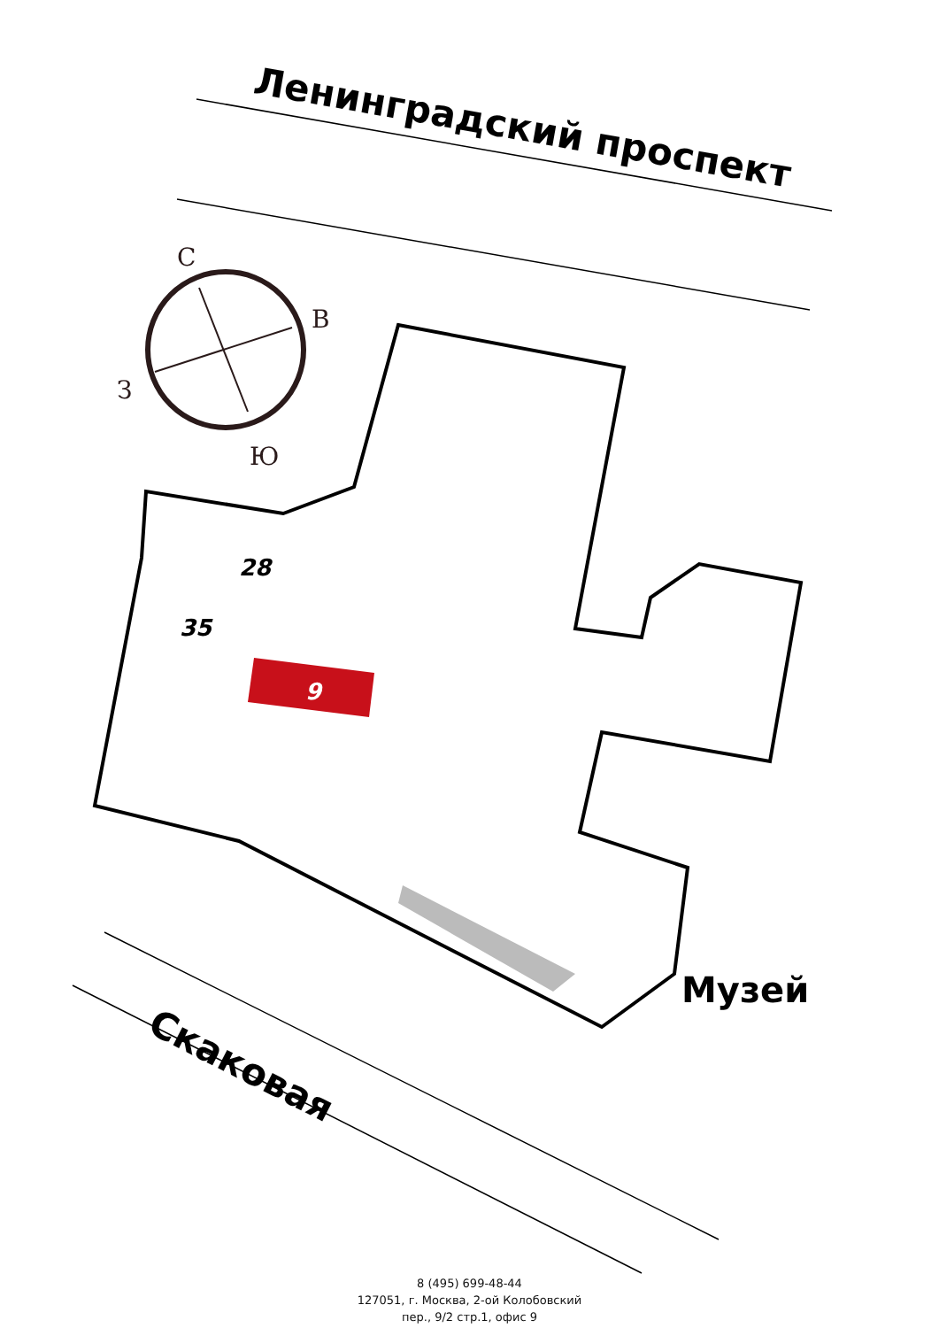С
В
З
Ю
28
35
9
Ленинградский проспект
Музей
Скаковая
8 (495) 699-48-44
127051, г. Москва, 2-ой Колобовский
пер., 9/2 стр.1, офис 9